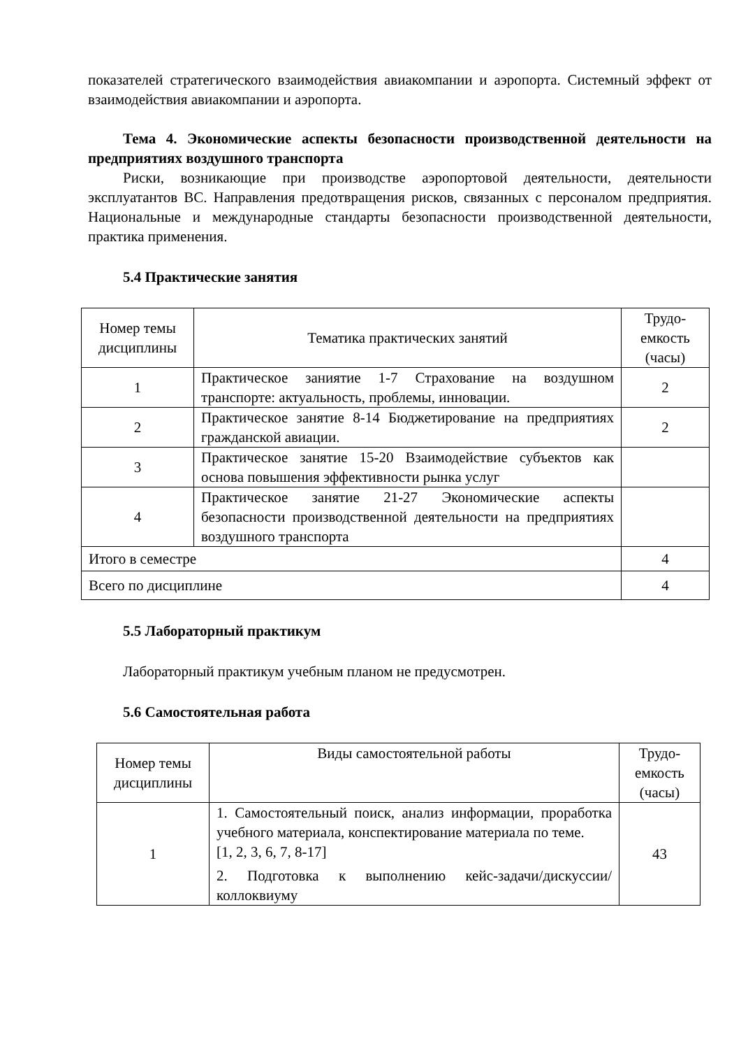показателей стратегического взаимодействия авиакомпании и аэропорта. Системный эффект от взаимодействия авиакомпании и аэропорта.
Тема 4. Экономические аспекты безопасности производственной деятельности на предприятиях воздушного транспорта
Риски, возникающие при производстве аэропортовой деятельности, деятельности эксплуатантов ВС. Направления предотвращения рисков, связанных с персоналом предприятия. Национальные и международные стандарты безопасности производственной деятельности, практика применения.
5.4 Практические занятия
| Номер темы дисциплины | Тематика практических занятий | Трудо-емкость (часы) |
| --- | --- | --- |
| 1 | Практическое заниятие 1-7 Страхование на воздушном транспорте: актуальность, проблемы, инновации. | 2 |
| 2 | Практическое занятие 8-14 Бюджетирование на предприятиях гражданской авиации. | 2 |
| 3 | Практическое занятие 15-20 Взаимодействие субъектов как основа повышения эффективности рынка услуг | |
| 4 | Практическое занятие 21-27 Экономические аспекты безопасности производственной деятельности на предприятиях воздушного транспорта | |
| Итого в семестре | | 4 |
| Всего по дисциплине | | 4 |
5.5 Лабораторный практикум
Лабораторный практикум учебным планом не предусмотрен.
5.6 Самостоятельная работа
| Номер темы дисциплины | Виды самостоятельной работы | Трудо-емкость (часы) |
| --- | --- | --- |
| 1 | 1. Самостоятельный поиск, анализ информации, проработка учебного материала, конспектирование материала по теме. [1, 2, 3, 6, 7, 8-17] 2. Подготовка к выполнению кейс-задачи/дискуссии/коллоквиуму | 43 |